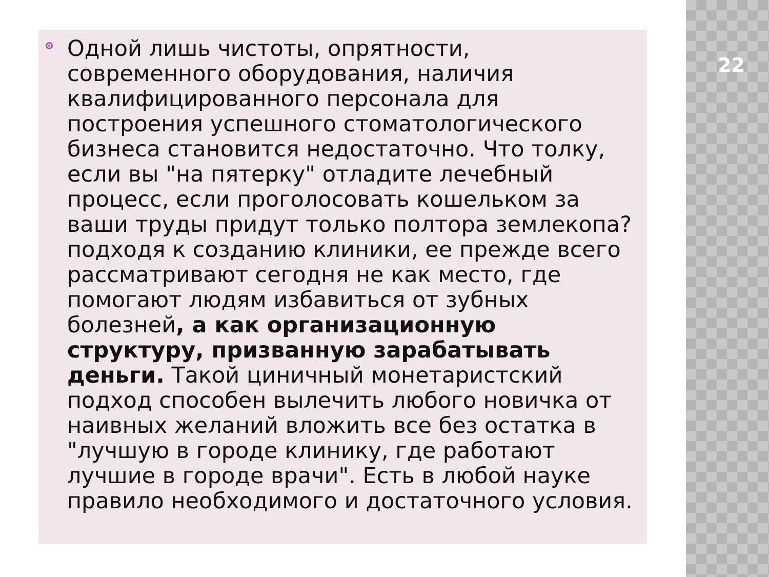22
Одной лишь чистоты, опрятности, современного оборудования, наличия квалифицированного персонала для построения успешного стоматологического бизнеса становится недостаточно. Что толку, если вы "на пятерку" отладите лечебный процесс, если проголосовать кошельком за ваши труды придут только полтора землекопа? подходя к созданию клиники, ее прежде всего рассматривают сегодня не как место, где помогают людям избавиться от зубных болезней, а как организационную структуру, призванную зарабатывать деньги. Такой циничный монетаристский подход способен вылечить любого новичка от наивных желаний вложить все без остатка в "лучшую в городе клинику, где работают лучшие в городе врачи". Есть в любой науке правило необходимого и достаточного условия.